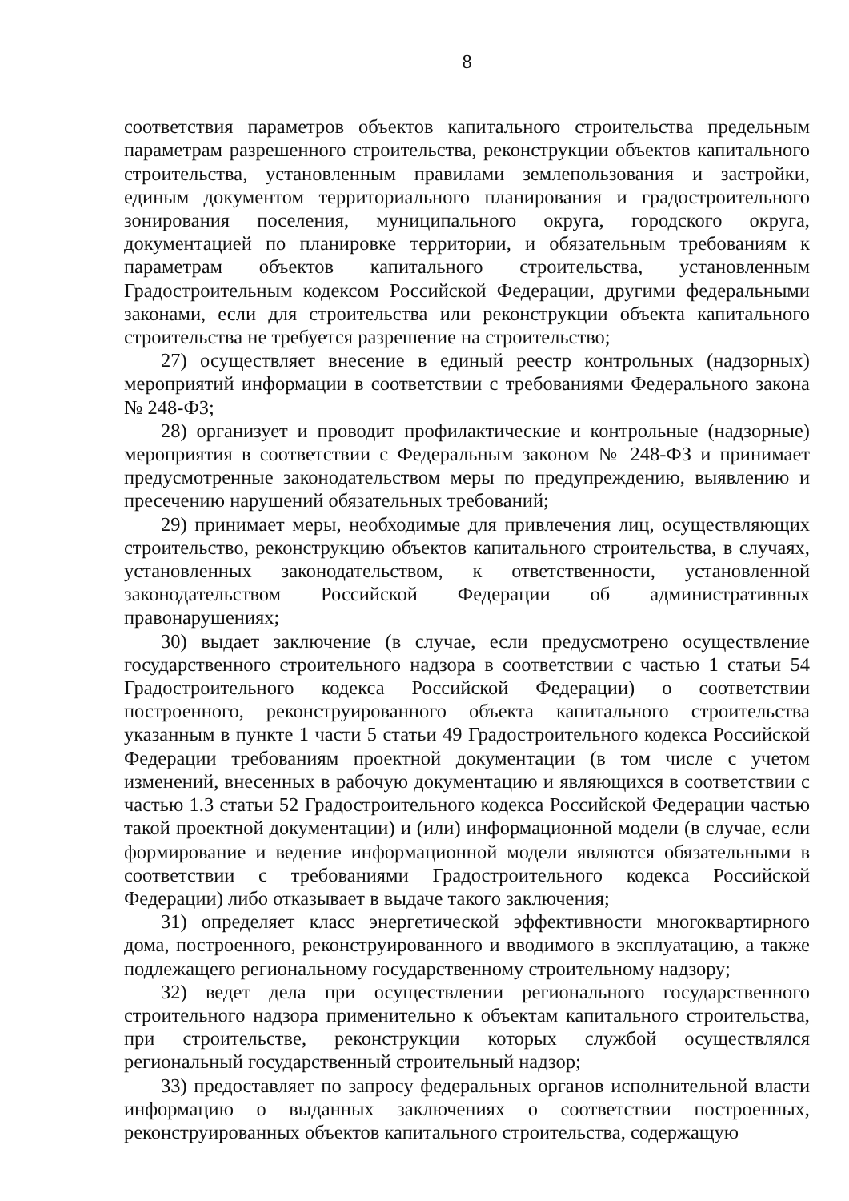8
соответствия параметров объектов капитального строительства предельным параметрам разрешенного строительства, реконструкции объектов капитального строительства, установленным правилами землепользования и застройки, единым документом территориального планирования и градостроительного зонирования поселения, муниципального округа, городского округа, документацией по планировке территории, и обязательным требованиям к параметрам объектов капитального строительства, установленным Градостроительным кодексом Российской Федерации, другими федеральными законами, если для строительства или реконструкции объекта капитального строительства не требуется разрешение на строительство;
27) осуществляет внесение в единый реестр контрольных (надзорных) мероприятий информации в соответствии с требованиями Федерального закона № 248-ФЗ;
28) организует и проводит профилактические и контрольные (надзорные) мероприятия в соответствии с Федеральным законом № 248-ФЗ и принимает предусмотренные законодательством меры по предупреждению, выявлению и пресечению нарушений обязательных требований;
29) принимает меры, необходимые для привлечения лиц, осуществляющих строительство, реконструкцию объектов капитального строительства, в случаях, установленных законодательством, к ответственности, установленной законодательством Российской Федерации об административных правонарушениях;
30) выдает заключение (в случае, если предусмотрено осуществление государственного строительного надзора в соответствии с частью 1 статьи 54 Градостроительного кодекса Российской Федерации) о соответствии построенного, реконструированного объекта капитального строительства указанным в пункте 1 части 5 статьи 49 Градостроительного кодекса Российской Федерации требованиям проектной документации (в том числе с учетом изменений, внесенных в рабочую документацию и являющихся в соответствии с частью 1.3 статьи 52 Градостроительного кодекса Российской Федерации частью такой проектной документации) и (или) информационной модели (в случае, если формирование и ведение информационной модели являются обязательными в соответствии с требованиями Градостроительного кодекса Российской Федерации) либо отказывает в выдаче такого заключения;
31) определяет класс энергетической эффективности многоквартирного дома, построенного, реконструированного и вводимого в эксплуатацию, а также подлежащего региональному государственному строительному надзору;
32) ведет дела при осуществлении регионального государственного строительного надзора применительно к объектам капитального строительства, при строительстве, реконструкции которых службой осуществлялся региональный государственный строительный надзор;
33) предоставляет по запросу федеральных органов исполнительной власти информацию о выданных заключениях о соответствии построенных, реконструированных объектов капитального строительства, содержащую